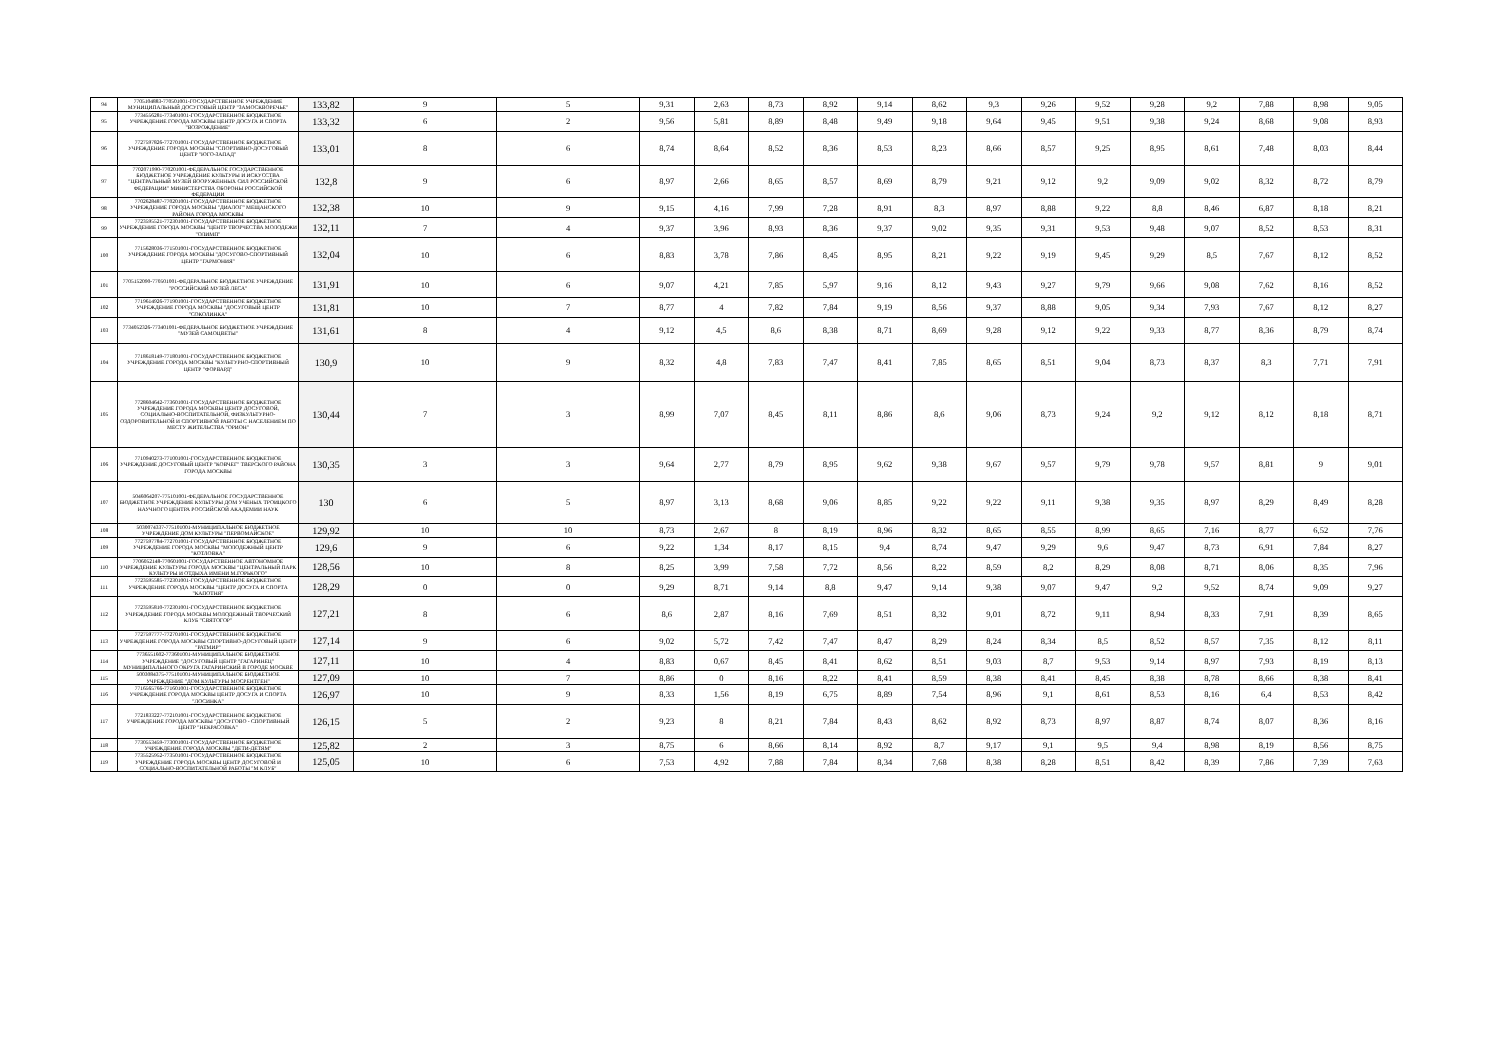| 94 | 7705104883-770501001-ГОСУДАРСТВЕННОЕ УЧРЕЖДЕНИЕ МУНИЦИПАЛЬНЫЙ ДОСУГОВЫЙ ЦЕНТР "ЗАМОСКВОРЕЧЬЕ" | 133,82 | 9 | 5 | 9,31 | 2,63 | 8,73 | 8,92 | 9,14 | 8,62 | 9,3 | 9,26 | 9,52 | 9,28 | 9,2 | 7,88 | 8,98 | 9,05 |
| 95 | 7734556281-773401001-ГОСУДАРСТВЕННОЕ БЮДЖЕТНОЕ УЧРЕЖДЕНИЕ ГОРОДА МОСКВЫ ЦЕНТР ДОСУГА И СПОРТА "ВОЗРОЖДЕНИЕ" | 133,32 | 6 | 2 | 9,56 | 5,81 | 8,89 | 8,48 | 9,49 | 9,18 | 9,64 | 9,45 | 9,51 | 9,38 | 9,24 | 8,68 | 9,08 | 8,93 |
| 96 | 7727597826-772701001-ГОСУДАРСТВЕННОЕ БЮДЖЕТНОЕ УЧРЕЖДЕНИЕ ГОРОДА МОСКВЫ "СПОРТИВНО-ДОСУГОВЫЙ ЦЕНТР "ЮГО-ЗАПАД" | 133,01 | 8 | 6 | 8,74 | 8,64 | 8,52 | 8,36 | 8,53 | 8,23 | 8,66 | 8,57 | 9,25 | 8,95 | 8,61 | 7,48 | 8,03 | 8,44 |
| 97 | 7702071990-770201001-ФЕДЕРАЛЬНОЕ ГОСУДАРСТВЕННОЕ БЮДЖЕТНОЕ УЧРЕЖДЕНИЕ КУЛЬТУРЫ И ИСКУССТВА "ЦЕНТРАЛЬНЫЙ МУЗЕЙ ВООРУЖЕННЫХ СИЛ РОССИЙСКОЙ ФЕДЕРАЦИИ" МИНИСТЕРСТВА ОБОРОНЫ РОССИЙСКОЙ ФЕДЕРАЦИИ | 132,8 | 9 | 6 | 8,97 | 2,66 | 8,65 | 8,57 | 8,69 | 8,79 | 9,21 | 9,12 | 9,2 | 9,09 | 9,02 | 8,32 | 8,72 | 8,79 |
| 98 | 7702628487-770201001-ГОСУДАРСТВЕННОЕ БЮДЖЕТНОЕ УЧРЕЖДЕНИЕ ГОРОДА МОСКВЫ "ДИАЛОГ" МЕЩАНСКОГО РАЙОНА ГОРОДА МОСКВЫ | 132,38 | 10 | 9 | 9,15 | 4,16 | 7,99 | 7,28 | 8,91 | 8,3 | 8,97 | 8,88 | 9,22 | 8,8 | 8,46 | 6,87 | 8,18 | 8,21 |
| 99 | 7723595521-772301001-ГОСУДАРСТВЕННОЕ БЮДЖЕТНОЕ УЧРЕЖДЕНИЕ ГОРОДА МОСКВЫ "ЦЕНТР ТВОРЧЕСТВА МОЛОДЕЖИ "ОЛИМП" | 132,11 | 7 | 4 | 9,37 | 3,96 | 8,93 | 8,36 | 9,37 | 9,02 | 9,35 | 9,31 | 9,53 | 9,48 | 9,07 | 8,52 | 8,53 | 8,31 |
| 100 | 7715628036-771501001-ГОСУДАРСТВЕННОЕ БЮДЖЕТНОЕ УЧРЕЖДЕНИЕ ГОРОДА МОСКВЫ "ДОСУГОВО-СПОРТИВНЫЙ ЦЕНТР "ГАРМОНИЯ" | 132,04 | 10 | 6 | 8,83 | 3,78 | 7,86 | 8,45 | 8,95 | 8,21 | 9,22 | 9,19 | 9,45 | 9,29 | 8,5 | 7,67 | 8,12 | 8,52 |
| 101 | 7705152090-770501001-ФЕДЕРАЛЬНОЕ БЮДЖЕТНОЕ УЧРЕЖДЕНИЕ "РОССИЙСКИЙ МУЗЕЙ ЛЕСА" | 131,91 | 10 | 6 | 9,07 | 4,21 | 7,85 | 5,97 | 9,16 | 8,12 | 9,43 | 9,27 | 9,79 | 9,66 | 9,08 | 7,62 | 8,16 | 8,52 |
| 102 | 7719614926-771901001-ГОСУДАРСТВЕННОЕ БЮДЖЕТНОЕ УЧРЕЖДЕНИЕ ГОРОДА МОСКВЫ "ДОСУГОВЫЙ ЦЕНТР "СОКОЛИНКА" | 131,81 | 10 | 7 | 8,77 | 4 | 7,82 | 7,84 | 9,19 | 8,56 | 9,37 | 8,88 | 9,05 | 9,34 | 7,93 | 7,67 | 8,12 | 8,27 |
| 103 | 7734052326-773401001-ФЕДЕРАЛЬНОЕ БЮДЖЕТНОЕ УЧРЕЖДЕНИЕ "МУЗЕЙ САМОЦВЕТЫ" | 131,61 | 8 | 4 | 9,12 | 4,5 | 8,6 | 8,38 | 8,71 | 8,69 | 9,28 | 9,12 | 9,22 | 9,33 | 8,77 | 8,36 | 8,79 | 8,74 |
| 104 | 7718618149-771801001-ГОСУДАРСТВЕННОЕ БЮДЖЕТНОЕ УЧРЕЖДЕНИЕ ГОРОДА МОСКВЫ "КУЛЬТУРНО-СПОРТИВНЫЙ ЦЕНТР "ФОРВАРД" | 130,9 | 10 | 9 | 8,32 | 4,8 | 7,83 | 7,47 | 8,41 | 7,85 | 8,65 | 8,51 | 9,04 | 8,73 | 8,37 | 8,3 | 7,71 | 7,91 |
| 105 | 7728604642-773601001-ГОСУДАРСТВЕННОЕ БЮДЖЕТНОЕ УЧРЕЖДЕНИЕ ГОРОДА МОСКВЫ ЦЕНТР ДОСУГОВОЙ, СОЦИАЛЬНО-ВОСПИТАТЕЛЬНОЙ, ФИЗКУЛЬТУРНО-ОЗДОРОВИТЕЛЬНОЙ И СПОРТИВНОЙ РАБОТЫ С НАСЕЛЕНИЕМ ПО МЕСТУ ЖИТЕЛЬСТВА "ОРИОН" | 130,44 | 7 | 3 | 8,99 | 7,07 | 8,45 | 8,11 | 8,86 | 8,6 | 9,06 | 8,73 | 9,24 | 9,2 | 9,12 | 8,12 | 8,18 | 8,71 |
| 106 | 7710940273-771001001-ГОСУДАРСТВЕННОЕ БЮДЖЕТНОЕ УЧРЕЖДЕНИЕ ДОСУГОВЫЙ ЦЕНТР "КОВЧЕГ" ТВЕРСКОГО РАЙОНА ГОРОДА МОСКВЫ | 130,35 | 3 | 3 | 9,64 | 2,77 | 8,79 | 8,95 | 9,62 | 9,38 | 9,67 | 9,57 | 9,79 | 9,78 | 9,57 | 8,81 | 9 | 9,01 |
| 107 | 5046064207-775101001-ФЕДЕРАЛЬНОЕ ГОСУДАРСТВЕННОЕ БЮДЖЕТНОЕ УЧРЕЖДЕНИЕ КУЛЬТУРЫ ДОМ УЧЕНЫХ ТРОИЦКОГО НАУЧНОГО ЦЕНТРА РОССИЙСКОЙ АКАДЕМИИ НАУК | 130 | 6 | 5 | 8,97 | 3,13 | 8,68 | 9,06 | 8,85 | 9,22 | 9,22 | 9,11 | 9,38 | 9,35 | 8,97 | 8,29 | 8,49 | 8,28 |
| 108 | 5030074337-775101001-МУНИЦИПАЛЬНОЕ БЮДЖЕТНОЕ УЧРЕЖДЕНИЕ ДОМ КУЛЬТУРЫ "ПЕРВОМАЙСКОЕ" | 129,92 | 10 | 10 | 8,73 | 2,67 | 8 | 8,19 | 8,96 | 8,32 | 8,65 | 8,55 | 8,99 | 8,65 | 7,16 | 8,77 | 6,52 | 7,76 |
| 109 | 7727597784-772701001-ГОСУДАРСТВЕННОЕ БЮДЖЕТНОЕ УЧРЕЖДЕНИЕ ГОРОДА МОСКВЫ "МОЛОДЕЖНЫЙ ЦЕНТР "КОТЛОВКА" | 129,6 | 9 | 6 | 9,22 | 1,34 | 8,17 | 8,15 | 9,4 | 8,74 | 9,47 | 9,29 | 9,6 | 9,47 | 8,73 | 6,91 | 7,84 | 8,27 |
| 110 | 7706052148-770601001-ГОСУДАРСТВЕННОЕ АВТОНОМНОЕ УЧРЕЖДЕНИЕ КУЛЬТУРЫ ГОРОДА МОСКВЫ "ЦЕНТРАЛЬНЫЙ ПАРК КУЛЬТУРЫ И ОТДЫХА ИМЕНИ М.ГОРЬКОГО" | 128,56 | 10 | 8 | 8,25 | 3,99 | 7,58 | 7,72 | 8,56 | 8,22 | 8,59 | 8,2 | 8,29 | 8,08 | 8,71 | 8,06 | 8,35 | 7,96 |
| 111 | 7723595585-772301001-ГОСУДАРСТВЕННОЕ БЮДЖЕТНОЕ УЧРЕЖДЕНИЕ ГОРОДА МОСКВЫ "ЦЕНТР ДОСУГА И СПОРТА "КАПОТНЯ" | 128,29 | 0 | 0 | 9,29 | 8,71 | 9,14 | 8,8 | 9,47 | 9,14 | 9,38 | 9,07 | 9,47 | 9,2 | 9,52 | 8,74 | 9,09 | 9,27 |
| 112 | 7723595810-772301001-ГОСУДАРСТВЕННОЕ БЮДЖЕТНОЕ УЧРЕЖДЕНИЕ ГОРОДА МОСКВЫ МОЛОДЕЖНЫЙ ТВОРЧЕСКИЙ КЛУБ "СВЯТОГОР" | 127,21 | 8 | 6 | 8,6 | 2,87 | 8,16 | 7,69 | 8,51 | 8,32 | 9,01 | 8,72 | 9,11 | 8,94 | 8,33 | 7,91 | 8,39 | 8,65 |
| 113 | 7727597777-772701001-ГОСУДАРСТВЕННОЕ БЮДЖЕТНОЕ УЧРЕЖДЕНИЕ ГОРОДА МОСКВЫ СПОРТИВНО-ДОСУГОВЫЙ ЦЕНТР "РАТМИР" | 127,14 | 9 | 6 | 9,02 | 5,72 | 7,42 | 7,47 | 8,47 | 8,29 | 8,24 | 8,34 | 8,5 | 8,52 | 8,57 | 7,35 | 8,12 | 8,11 |
| 114 | 7736551602-773601001-МУНИЦИПАЛЬНОЕ БЮДЖЕТНОЕ УЧРЕЖДЕНИЕ "ДОСУГОВЫЙ ЦЕНТР "ГАГАРИНЕЦ" МУНИЦИПАЛЬНОГО ОКРУГА ГАГАРИНСКИЙ В ГОРОДЕ МОСКВЕ | 127,11 | 10 | 4 | 8,83 | 0,67 | 8,45 | 8,41 | 8,62 | 8,51 | 9,03 | 8,7 | 9,53 | 9,14 | 8,97 | 7,93 | 8,19 | 8,13 |
| 115 | 5003084375-775101001-МУНИЦИПАЛЬНОЕ БЮДЖЕТНОЕ УЧРЕЖДЕНИЕ "ДОМ КУЛЬТУРЫ МОСРЕНТГЕН" | 127,09 | 10 | 7 | 8,86 | 0 | 8,16 | 8,22 | 8,41 | 8,59 | 8,38 | 8,41 | 8,45 | 8,38 | 8,78 | 8,66 | 8,38 | 8,41 |
| 116 | 7716565766-771601001-ГОСУДАРСТВЕННОЕ БЮДЖЕТНОЕ УЧРЕЖДЕНИЕ ГОРОДА МОСКВЫ ЦЕНТР ДОСУГА И СПОРТА "ЛОСИНКА" | 126,97 | 10 | 9 | 8,33 | 1,56 | 8,19 | 6,75 | 8,89 | 7,54 | 8,96 | 9,1 | 8,61 | 8,53 | 8,16 | 6,4 | 8,53 | 8,42 |
| 117 | 7721833227-772101001-ГОСУДАРСТВЕННОЕ БЮДЖЕТНОЕ УЧРЕЖДЕНИЕ ГОРОДА МОСКВЫ "ДОСУГОВО - СПОРТИВНЫЙ ЦЕНТР "НЕКРАСОВКА" | 126,15 | 5 | 2 | 9,23 | 8 | 8,21 | 7,84 | 8,43 | 8,62 | 8,92 | 8,73 | 8,97 | 8,87 | 8,74 | 8,07 | 8,36 | 8,16 |
| 118 | 7730553459-773001001-ГОСУДАРСТВЕННОЕ БЮДЖЕТНОЕ УЧРЕЖДЕНИЕ ГОРОДА МОСКВЫ "ДЕТИ-ДЕТЯМ" | 125,82 | 2 | 3 | 8,75 | 6 | 8,66 | 8,14 | 8,92 | 8,7 | 9,17 | 9,1 | 9,5 | 9,4 | 8,98 | 8,19 | 8,56 | 8,75 |
| 119 | 7735525952-773501001-ГОСУДАРСТВЕННОЕ БЮДЖЕТНОЕ УЧРЕЖДЕНИЕ ГОРОДА МОСКВЫ ЦЕНТР ДОСУГОВОЙ И СОЦИАЛЬНО-ВОСПИТАТЕЛЬНОЙ РАБОТЫ "М КЛУБ" | 125,05 | 10 | 6 | 7,53 | 4,92 | 7,88 | 7,84 | 8,34 | 7,68 | 8,38 | 8,28 | 8,51 | 8,42 | 8,39 | 7,86 | 7,39 | 7,63 |